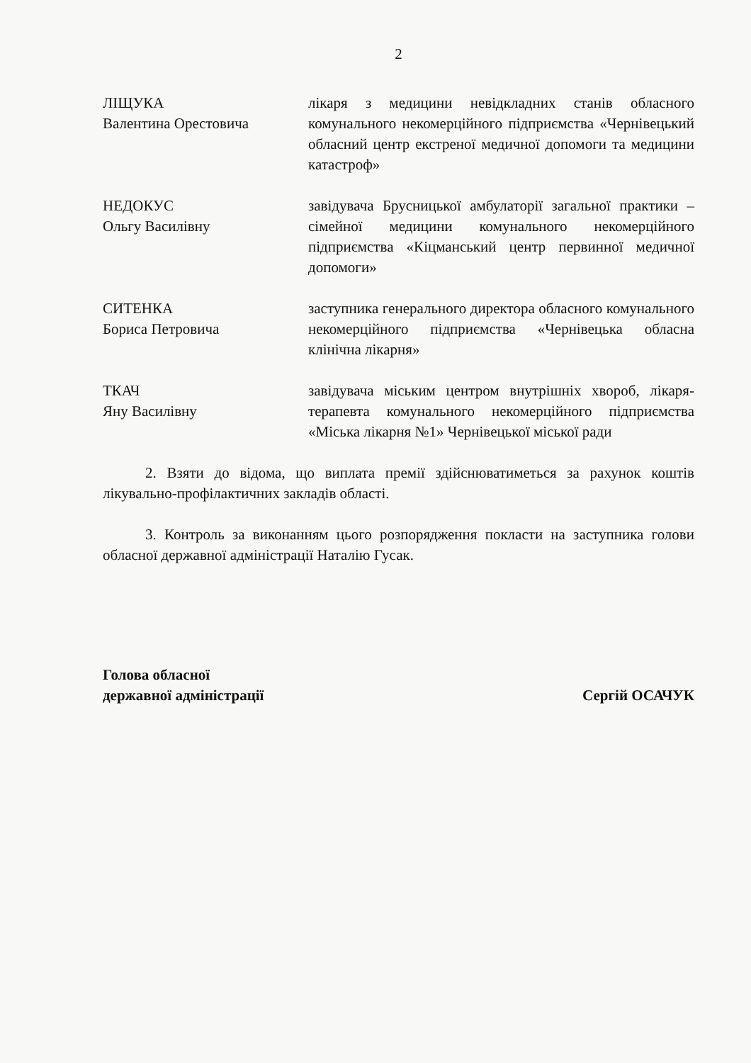2
ЛІЩУКА
Валентина Орестовича
лікаря з медицини невідкладних станів обласного комунального некомерційного підприємства «Чернівецький обласний центр екстреної медичної допомоги та медицини катастроф»
НЕДОКУС
Ольгу Василівну
завідувача Брусницької амбулаторії загальної практики – сімейної медицини комунального некомерційного підприємства «Кіцманський центр первинної медичної допомоги»
СИТЕНКА
Бориса Петровича
заступника генерального директора обласного комунального некомерційного підприємства «Чернівецька обласна клінічна лікарня»
ТКАЧ
Яну Василівну
завідувача міським центром внутрішніх хвороб, лікаря-терапевта комунального некомерційного підприємства «Міська лікарня №1» Чернівецької міської ради
2. Взяти до відома, що виплата премії здійснюватиметься за рахунок коштів лікувально-профілактичних закладів області.
3. Контроль за виконанням цього розпорядження покласти на заступника голови обласної державної адміністрації Наталію Гусак.
Голова обласної
державної адміністрації
Сергій ОСАЧУК